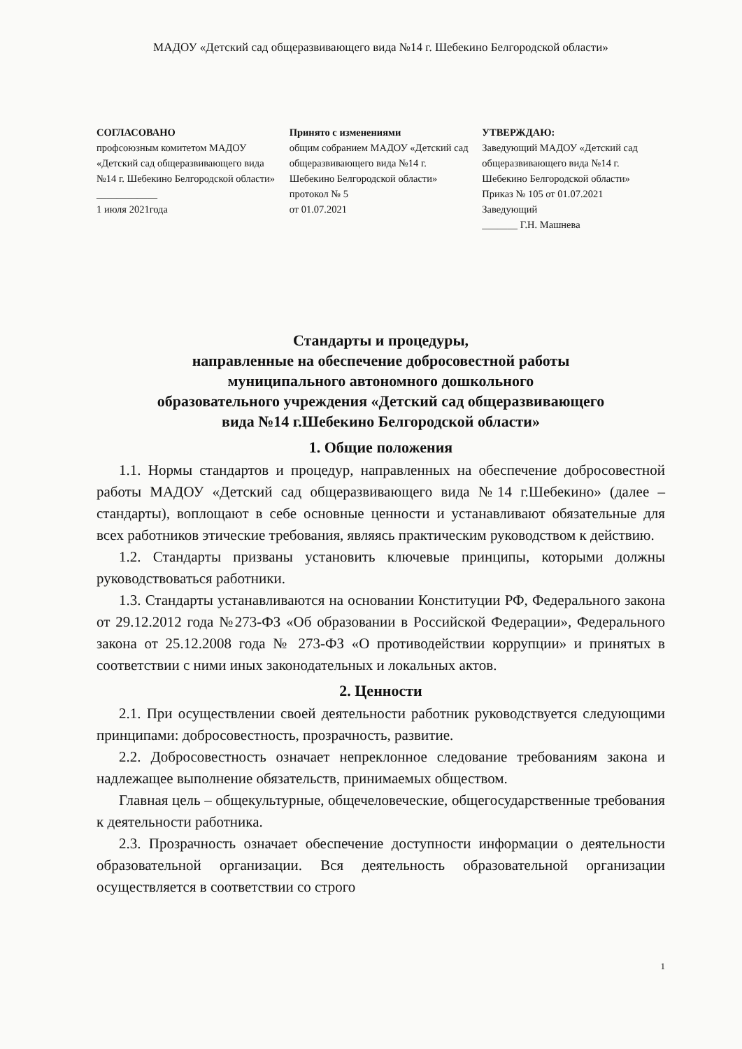МАДОУ «Детский сад общеразвивающего вида №14 г. Шебекино Белгородской области»
СОГЛАСОВАНО
профсоюзным комитетом МАДОУ «Детский сад общеразвивающего вида №14 г. Шебекино Белгородской области»
____________
1 июля 2021года
Принято с изменениями
общим собранием МАДОУ «Детский сад общеразвивающего вида №14 г. Шебекино Белгородской области»
протокол № 5
от 01.07.2021
УТВЕРЖДАЮ:
Заведующий МАДОУ «Детский сад общеразвивающего вида №14 г. Шебекино Белгородской области»
Приказ № 105 от 01.07.2021
Заведующий
_______ Г.Н. Машнева
Стандарты и процедуры,
направленные на обеспечение добросовестной работы
муниципального автономного дошкольного
образовательного учреждения «Детский сад общеразвивающего
вида №14 г.Шебекино Белгородской области»
1. Общие положения
1.1. Нормы стандартов и процедур, направленных на обеспечение добросовестной работы МАДОУ «Детский сад общеразвивающего вида №14 г.Шебекино» (далее – стандарты), воплощают в себе основные ценности и устанавливают обязательные для всех работников этические требования, являясь практическим руководством к действию.
1.2. Стандарты призваны установить ключевые принципы, которыми должны руководствоваться работники.
1.3. Стандарты устанавливаются на основании Конституции РФ, Федерального закона от 29.12.2012 года №273-ФЗ «Об образовании в Российской Федерации», Федерального закона от 25.12.2008 года № 273-ФЗ «О противодействии коррупции» и принятых в соответствии с ними иных законодательных и локальных актов.
2. Ценности
2.1. При осуществлении своей деятельности работник руководствуется следующими принципами: добросовестность, прозрачность, развитие.
2.2. Добросовестность означает непреклонное следование требованиям закона и надлежащее выполнение обязательств, принимаемых обществом.
Главная цель – общекультурные, общечеловеческие, общегосударственные требования к деятельности работника.
2.3. Прозрачность означает обеспечение доступности информации о деятельности образовательной организации. Вся деятельность образовательной организации осуществляется в соответствии со строго
1